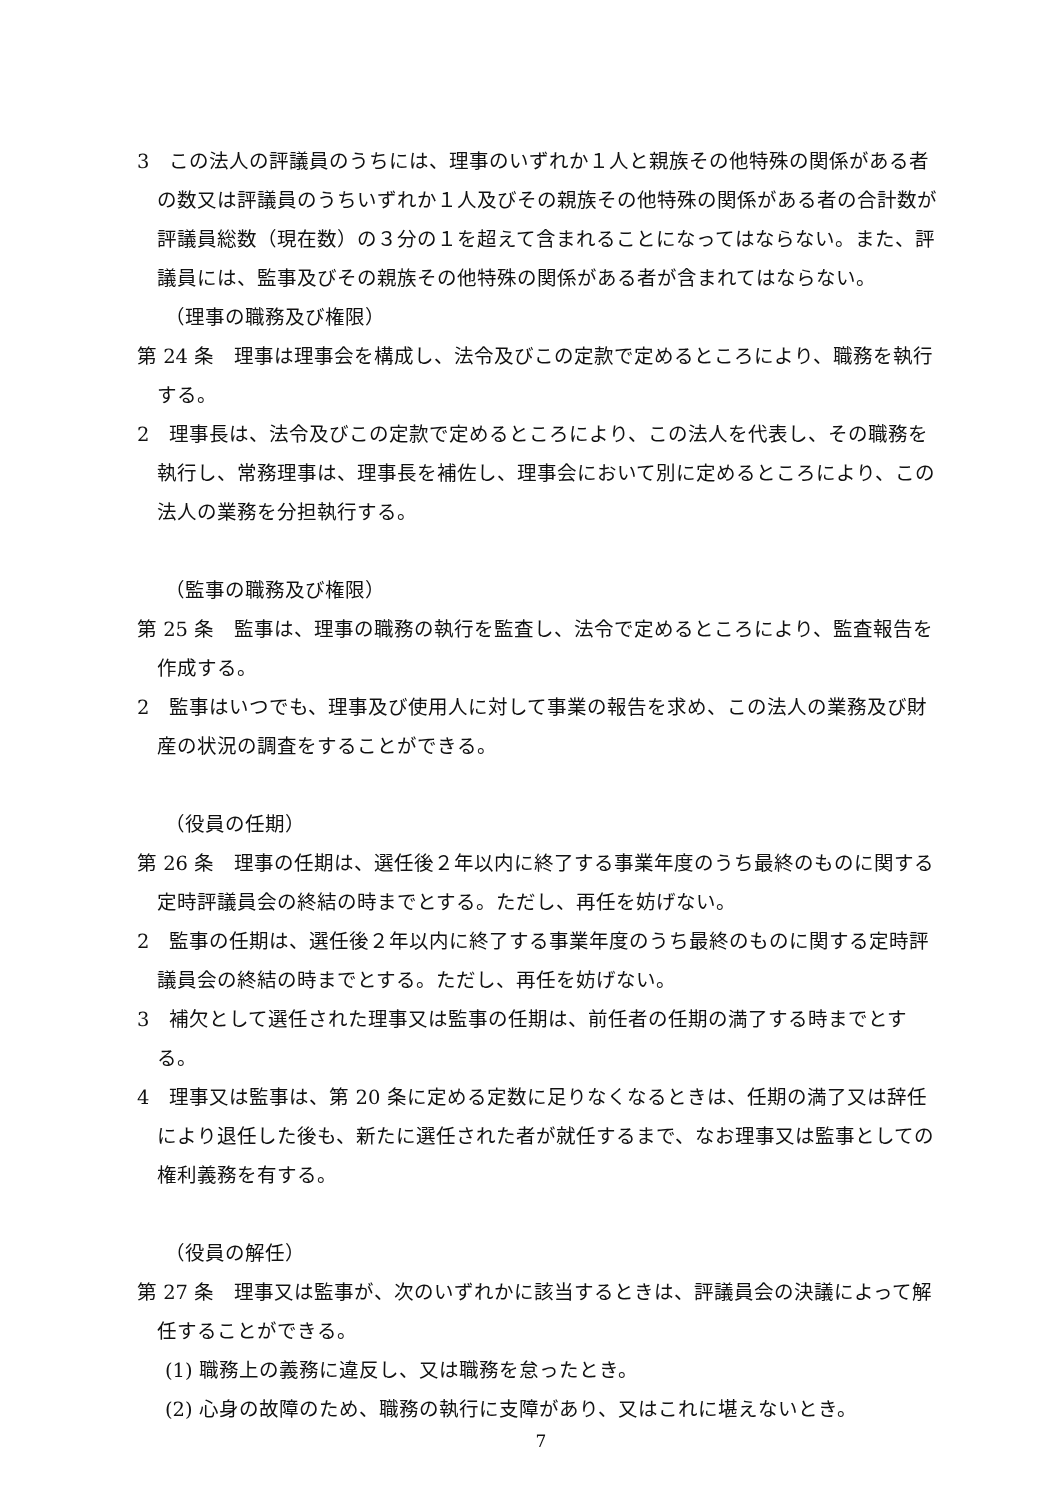3　この法人の評議員のうちには、理事のいずれか１人と親族その他特殊の関係がある者の数又は評議員のうちいずれか１人及びその親族その他特殊の関係がある者の合計数が評議員総数（現在数）の３分の１を超えて含まれることになってはならない。また、評議員には、監事及びその親族その他特殊の関係がある者が含まれてはならない。
（理事の職務及び権限）
第 24 条　理事は理事会を構成し、法令及びこの定款で定めるところにより、職務を執行する。
2　理事長は、法令及びこの定款で定めるところにより、この法人を代表し、その職務を執行し、常務理事は、理事長を補佐し、理事会において別に定めるところにより、この法人の業務を分担執行する。
（監事の職務及び権限）
第 25 条　監事は、理事の職務の執行を監査し、法令で定めるところにより、監査報告を作成する。
2　監事はいつでも、理事及び使用人に対して事業の報告を求め、この法人の業務及び財産の状況の調査をすることができる。
（役員の任期）
第 26 条　理事の任期は、選任後２年以内に終了する事業年度のうち最終のものに関する定時評議員会の終結の時までとする。ただし、再任を妨げない。
2　監事の任期は、選任後２年以内に終了する事業年度のうち最終のものに関する定時評議員会の終結の時までとする。ただし、再任を妨げない。
3　補欠として選任された理事又は監事の任期は、前任者の任期の満了する時までとする。
4　理事又は監事は、第 20 条に定める定数に足りなくなるときは、任期の満了又は辞任により退任した後も、新たに選任された者が就任するまで、なお理事又は監事としての権利義務を有する。
（役員の解任）
第 27 条　理事又は監事が、次のいずれかに該当するときは、評議員会の決議によって解任することができる。
(1) 職務上の義務に違反し、又は職務を怠ったとき。
(2) 心身の故障のため、職務の執行に支障があり、又はこれに堪えないとき。
7